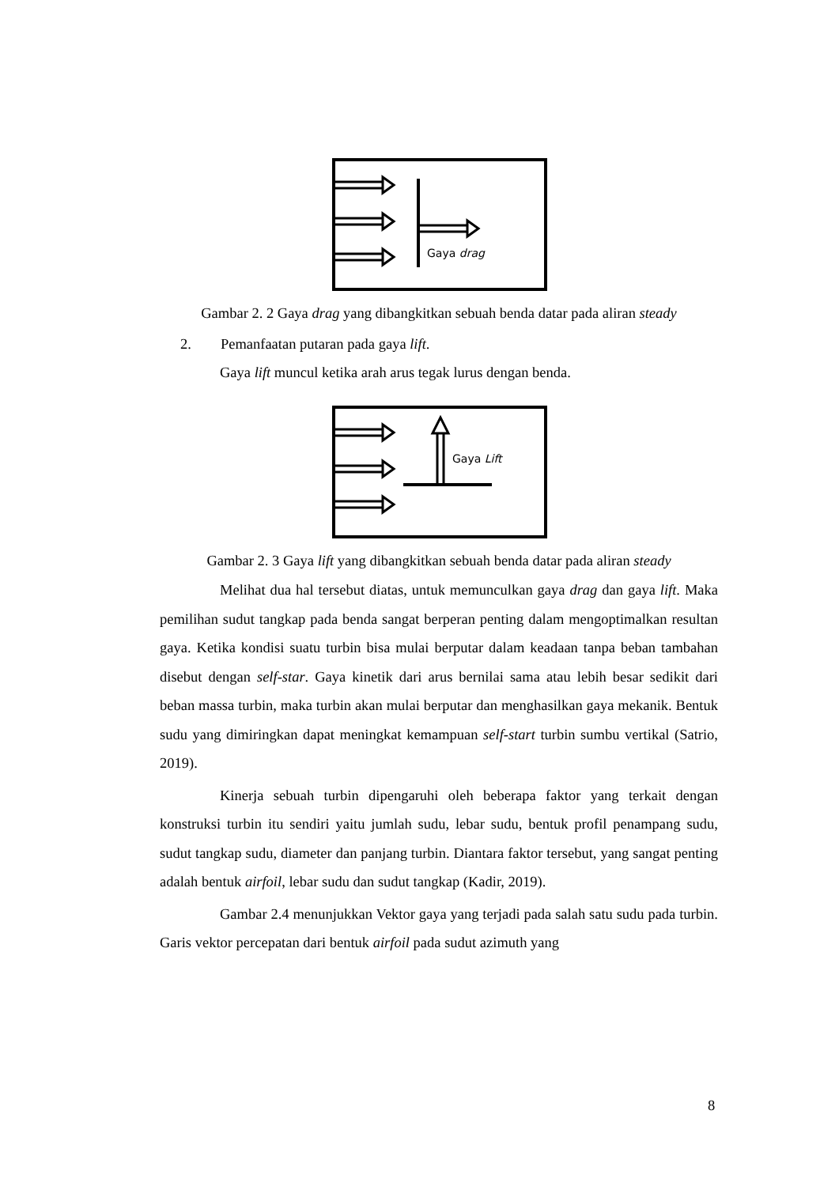Gaya drag
Gambar 2. 2 Gaya drag yang dibangkitkan sebuah benda datar pada aliran steady
2. Pemanfaatan putaran pada gaya lift.
Gaya lift muncul ketika arah arus tegak lurus dengan benda.
Gaya Lift
Gambar 2. 3 Gaya lift yang dibangkitkan sebuah benda datar pada aliran steady
Melihat dua hal tersebut diatas, untuk memunculkan gaya drag dan gaya lift. Maka pemilihan sudut tangkap pada benda sangat berperan penting dalam mengoptimalkan resultan gaya. Ketika kondisi suatu turbin bisa mulai berputar dalam keadaan tanpa beban tambahan disebut dengan self-star. Gaya kinetik dari arus bernilai sama atau lebih besar sedikit dari beban massa turbin, maka turbin akan mulai berputar dan menghasilkan gaya mekanik. Bentuk sudu yang dimiringkan dapat meningkat kemampuan self-start turbin sumbu vertikal (Satrio, 2019).
Kinerja sebuah turbin dipengaruhi oleh beberapa faktor yang terkait dengan konstruksi turbin itu sendiri yaitu jumlah sudu, lebar sudu, bentuk profil penampang sudu, sudut tangkap sudu, diameter dan panjang turbin. Diantara faktor tersebut, yang sangat penting adalah bentuk airfoil, lebar sudu dan sudut tangkap (Kadir, 2019).
Gambar 2.4 menunjukkan Vektor gaya yang terjadi pada salah satu sudu pada turbin. Garis vektor percepatan dari bentuk airfoil pada sudut azimuth yang
8